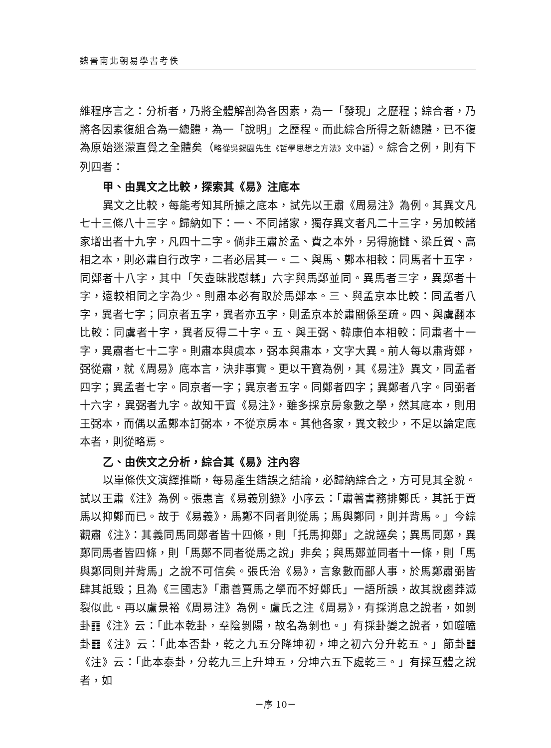魏晉南北朝易學書考佚
維程序言之：分析者，乃將全體解剖為各因素，為一「發現」之歷程；綜合者，乃將各因素復組合為一總體，為一「說明」之歷程。而此綜合所得之新總體，已不復為原始迷濛直覺之全體矣（略從吳錫園先生《哲學思想之方法》文中語）。綜合之例，則有下列四者：
甲、由異文之比較，探索其《易》注底本
異文之比較，每能考知其所據之底本，試先以王肅《周易注》為例。其異文凡七十三條八十三字。歸納如下：一、不同諸家，獨存異文者凡二十三字，另加較諸家增出者十九字，凡四十二字。倘非王肅於孟、費之本外，另得施讎、梁丘賀、高相之本，則必肅自行改字，二者必居其一。二、與馬、鄭本相較：同馬者十五字，同鄭者十八字，其中「矢壺昧戕慰輮」六字與馬鄭並同。異馬者三字，異鄭者十字，遠較相同之字為少。則肅本必有取於馬鄭本。三、與孟京本比較：同孟者八字，異者七字；同京者五字，異者亦五字，則孟京本於肅關係至疏。四、與虞翻本比較：同虞者十字，異者反得二十字。五、與王弼、韓康伯本相較：同肅者十一字，異肅者七十二字。則肅本與虞本，弼本與肅本，文字大異。前人每以肅背鄭，弼從肅，就《周易》底本言，決非事實。更以干寶為例，其《易注》異文，同孟者四字；異孟者七字。同京者一字；異京者五字。同鄭者四字；異鄭者八字。同弼者十六字，異弼者九字。故知干寶《易注》，雖多採京房象數之學，然其底本，則用王弼本，而偶以孟鄭本訂弼本，不從京房本。其他各家，異文較少，不足以論定底本者，則從略焉。
乙、由佚文之分析，綜合其《易》注內容
以單條佚文演繹推斷，每易產生錯誤之結論，必歸納綜合之，方可見其全貌。試以王肅《注》為例。張惠言《易義別錄》小序云：「肅著書務排鄭氏，其託于賈馬以抑鄭而已。故于《易義》，馬鄭不同者則從馬；馬與鄭同，則并背馬。」今綜觀肅《注》：其義同馬同鄭者皆十四條，則「托馬抑鄭」之說誣矣；異馬同鄭，異鄭同馬者皆四條，則「馬鄭不同者從馬之說」非矣；與馬鄭並同者十一條，則「馬與鄭同則并背馬」之說不可信矣。張氏治《易》，言象數而鄙人事，於馬鄭肅弼皆肆其詆毀；且為《三國志》「肅善賈馬之學而不好鄭氏」一語所誤，故其說鹵莽滅裂似此。再以盧景裕《周易注》為例。盧氏之注《周易》，有採消息之說者，如剝卦䷖《注》云：「此本乾卦，羣陰剝陽，故名為剝也。」有採卦變之說者，如噬嗑卦䷔《注》云：「此本否卦，乾之九五分降坤初，坤之初六分升乾五。」節卦䷻《注》云：「此本泰卦，分乾九三上升坤五，分坤六五下處乾三。」有採互體之說者，如
－序 10－